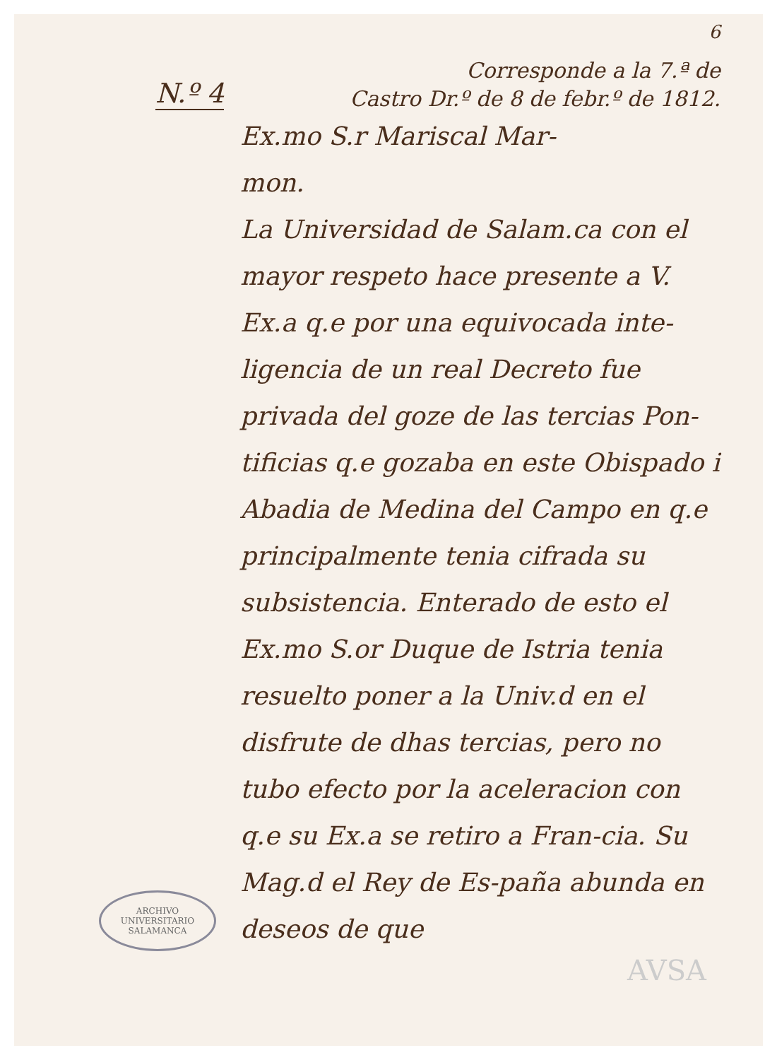6
N.º 4
Corresponde a la 7.ª de
Castro Dr.º de 8 de febr.º de 1812.
Ex.mo S.r Mariscal Mar-
mon.
La Universidad de Salam.ca con el mayor respeto hace presente a V. Ex.a q.e por una equivocada inte-ligencia de un real Decreto fue privada del goze de las tercias Pon-tificias q.e gozaba en este Obispado i Abadia de Medina del Campo en q.e principalmente tenia cifrada su subsistencia. Enterado de esto el Ex.mo S.or Duque de Istria tenia resuelto poner a la Univ.d en el disfrute de dhas tercias, pero no tubo efecto por la aceleracion con q.e su Ex.a se retiro a Fran-cia. Su Mag.d el Rey de Es-paña abunda en deseos de que
ARCHIVO UNIVERSITARIO
SALAMANCA
AVSA